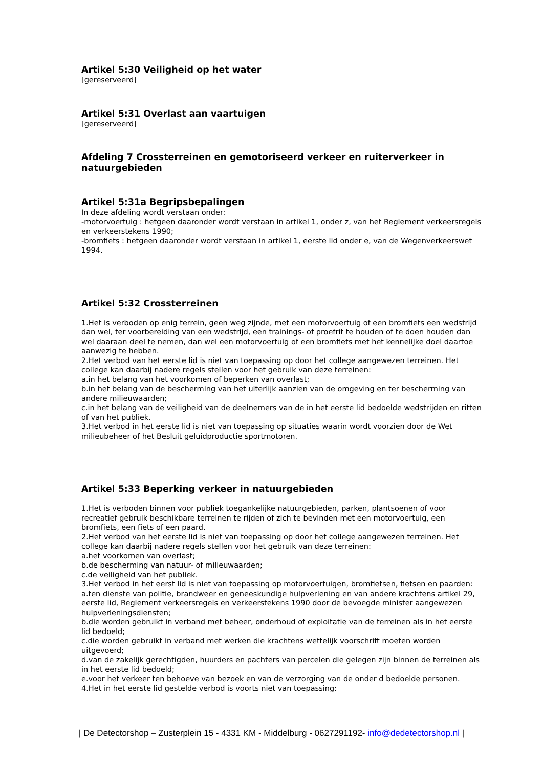Artikel 5:30 Veiligheid op het water
[gereserveerd]
Artikel 5:31 Overlast aan vaartuigen
[gereserveerd]
Afdeling 7 Crossterreinen en gemotoriseerd verkeer en ruiterverkeer in natuurgebieden
Artikel 5:31a Begripsbepalingen
In deze afdeling wordt verstaan onder:
-motorvoertuig : hetgeen daaronder wordt verstaan in artikel 1, onder z, van het Reglement verkeersregels en verkeerstekens 1990;
-bromfiets : hetgeen daaronder wordt verstaan in artikel 1, eerste lid onder e, van de Wegenverkeerswet 1994.
Artikel 5:32 Crossterreinen
1.Het is verboden op enig terrein, geen weg zijnde, met een motorvoertuig of een bromfiets een wedstrijd dan wel, ter voorbereiding van een wedstrijd, een trainings- of proefrit te houden of te doen houden dan wel daaraan deel te nemen, dan wel een motorvoertuig of een bromfiets met het kennelijke doel daartoe aanwezig te hebben.
2.Het verbod van het eerste lid is niet van toepassing op door het college aangewezen terreinen. Het college kan daarbij nadere regels stellen voor het gebruik van deze terreinen:
a.in het belang van het voorkomen of beperken van overlast;
b.in het belang van de bescherming van het uiterlijk aanzien van de omgeving en ter bescherming van andere milieuwaarden;
c.in het belang van de veiligheid van de deelnemers van de in het eerste lid bedoelde wedstrijden en ritten of van het publiek.
3.Het verbod in het eerste lid is niet van toepassing op situaties waarin wordt voorzien door de Wet milieubeheer of het Besluit geluidproductie sportmotoren.
Artikel 5:33 Beperking verkeer in natuurgebieden
1.Het is verboden binnen voor publiek toegankelijke natuurgebieden, parken, plantsoenen of voor recreatief gebruik beschikbare terreinen te rijden of zich te bevinden met een motorvoertuig, een bromfiets, een fiets of een paard.
2.Het verbod van het eerste lid is niet van toepassing op door het college aangewezen terreinen. Het college kan daarbij nadere regels stellen voor het gebruik van deze terreinen:
a.het voorkomen van overlast;
b.de bescherming van natuur- of milieuwaarden;
c.de veiligheid van het publiek.
3.Het verbod in het eerst lid is niet van toepassing op motorvoertuigen, bromfietsen, fietsen en paarden:
a.ten dienste van politie, brandweer en geneeskundige hulpverlening en van andere krachtens artikel 29, eerste lid, Reglement verkeersregels en verkeerstekens 1990 door de bevoegde minister aangewezen hulpverleningsdiensten;
b.die worden gebruikt in verband met beheer, onderhoud of exploitatie van de terreinen als in het eerste lid bedoeld;
c.die worden gebruikt in verband met werken die krachtens wettelijk voorschrift moeten worden uitgevoerd;
d.van de zakelijk gerechtigden, huurders en pachters van percelen die gelegen zijn binnen de terreinen als in het eerste lid bedoeld;
e.voor het verkeer ten behoeve van bezoek en van de verzorging van de onder d bedoelde personen.
4.Het in het eerste lid gestelde verbod is voorts niet van toepassing:
| De Detectorshop – Zusterplein 15 - 4331 KM - Middelburg - 0627291192- info@dedetectorshop.nl |